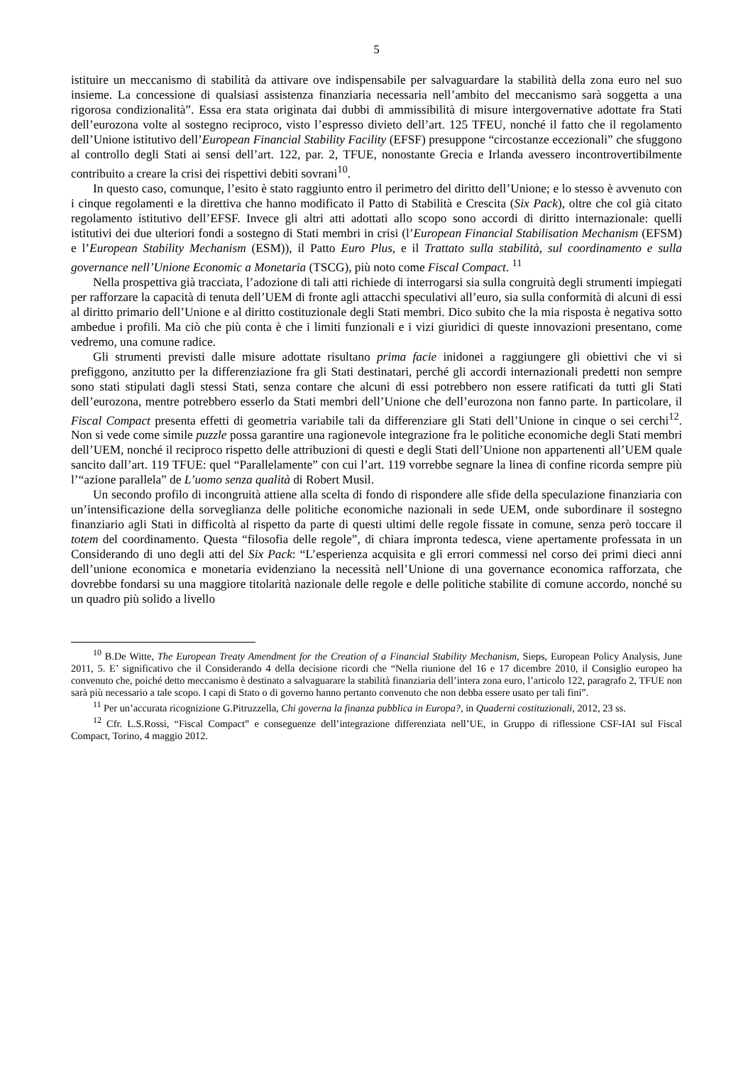5
istituire un meccanismo di stabilità da attivare ove indispensabile per salvaguardare la stabilità della zona euro nel suo insieme. La concessione di qualsiasi assistenza finanziaria necessaria nell’ambito del meccanismo sarà soggetta a una rigorosa condizionalità”. Essa era stata originata dai dubbi di ammissibilità di misure intergovernative adottate fra Stati dell’eurozona volte al sostegno reciproco, visto l’espresso divieto dell’art. 125 TFEU, nonché il fatto che il regolamento dell’Unione istitutivo dell’European Financial Stability Facility (EFSF) presuppone “circostanze eccezionali” che sfuggono al controllo degli Stati ai sensi dell’art. 122, par. 2, TFUE, nonostante Grecia e Irlanda avessero incontrovertibilmente contribuito a creare la crisi dei rispettivi debiti sovrani<sup>10</sup>.
In questo caso, comunque, l’esito è stato raggiunto entro il perimetro del diritto dell’Unione; e lo stesso è avvenuto con i cinque regolamenti e la direttiva che hanno modificato il Patto di Stabilità e Crescita (Six Pack), oltre che col già citato regolamento istitutivo dell’EFSF. Invece gli altri atti adottati allo scopo sono accordi di diritto internazionale: quelli istitutivi dei due ulteriori fondi a sostegno di Stati membri in crisi (l’European Financial Stabilisation Mechanism (EFSM) e l’European Stability Mechanism (ESM)), il Patto Euro Plus, e il Trattato sulla stabilità, sul coordinamento e sulla governance nell’Unione Economic a Monetaria (TSCG), più noto come Fiscal Compact. <sup>11</sup>
Nella prospettiva già tracciata, l’adozione di tali atti richiede di interrogarsi sia sulla congruità degli strumenti impiegati per rafforzare la capacità di tenuta dell’UEM di fronte agli attacchi speculativi all’euro, sia sulla conformità di alcuni di essi al diritto primario dell’Unione e al diritto costituzionale degli Stati membri. Dico subito che la mia risposta è negativa sotto ambedue i profili. Ma ciò che più conta è che i limiti funzionali e i vizi giuridici di queste innovazioni presentano, come vedremo, una comune radice.
Gli strumenti previsti dalle misure adottate risultano prima facie inidonei a raggiungere gli obiettivi che vi si prefiggono, anzitutto per la differenziazione fra gli Stati destinatari, perché gli accordi internazionali predetti non sempre sono stati stipulati dagli stessi Stati, senza contare che alcuni di essi potrebbero non essere ratificati da tutti gli Stati dell’eurozona, mentre potrebbero esserlo da Stati membri dell’Unione che dell’eurozona non fanno parte. In particolare, il Fiscal Compact presenta effetti di geometria variabile tali da differenziare gli Stati dell’Unione in cinque o sei cerchi<sup>12</sup>. Non si vede come simile puzzle possa garantire una ragionevole integrazione fra le politiche economiche degli Stati membri dell’UEM, nonché il reciproco rispetto delle attribuzioni di questi e degli Stati dell’Unione non appartenenti all’UEM quale sancito dall’art. 119 TFUE: quel “Parallelamente” con cui l’art. 119 vorrebbe segnare la linea di confine ricorda sempre più l’“azione parallela” de L’uomo senza qualità di Robert Musil.
Un secondo profilo di incongruità attiene alla scelta di fondo di rispondere alle sfide della speculazione finanziaria con un’intensificazione della sorveglianza delle politiche economiche nazionali in sede UEM, onde subordinare il sostegno finanziario agli Stati in difficoltà al rispetto da parte di questi ultimi delle regole fissate in comune, senza però toccare il totem del coordinamento. Questa “filosofia delle regole”, di chiara impronta tedesca, viene apertamente professata in un Considerando di uno degli atti del Six Pack: “L’esperienza acquisita e gli errori commessi nel corso dei primi dieci anni dell’unione economica e monetaria evidenziano la necessità nell’Unione di una governance economica rafforzata, che dovrebbe fondarsi su una maggiore titolarità nazionale delle regole e delle politiche stabilite di comune accordo, nonché su un quadro più solido a livello
<sup>10</sup> B.De Witte, The European Treaty Amendment for the Creation of a Financial Stability Mechanism, Sieps, European Policy Analysis, June 2011, 5. E’ significativo che il Considerando 4 della decisione ricordi che “Nella riunione del 16 e 17 dicembre 2010, il Consiglio europeo ha convenuto che, poiché detto meccanismo è destinato a salvaguarare la stabilità finanziaria dell’intera zona euro, l’articolo 122, paragrafo 2, TFUE non sarà più necessario a tale scopo. I capi di Stato o di governo hanno pertanto convenuto che non debba essere usato per tali fini”.
<sup>11</sup> Per un’accurata ricognizione G.Pitruzzella, Chi governa la finanza pubblica in Europa?, in Quaderni costituzionali, 2012, 23 ss.
<sup>12</sup> Cfr. L.S.Rossi, “Fiscal Compact” e conseguenze dell’integrazione differenziata nell’UE, in Gruppo di riflessione CSF-IAI sul Fiscal Compact, Torino, 4 maggio 2012.